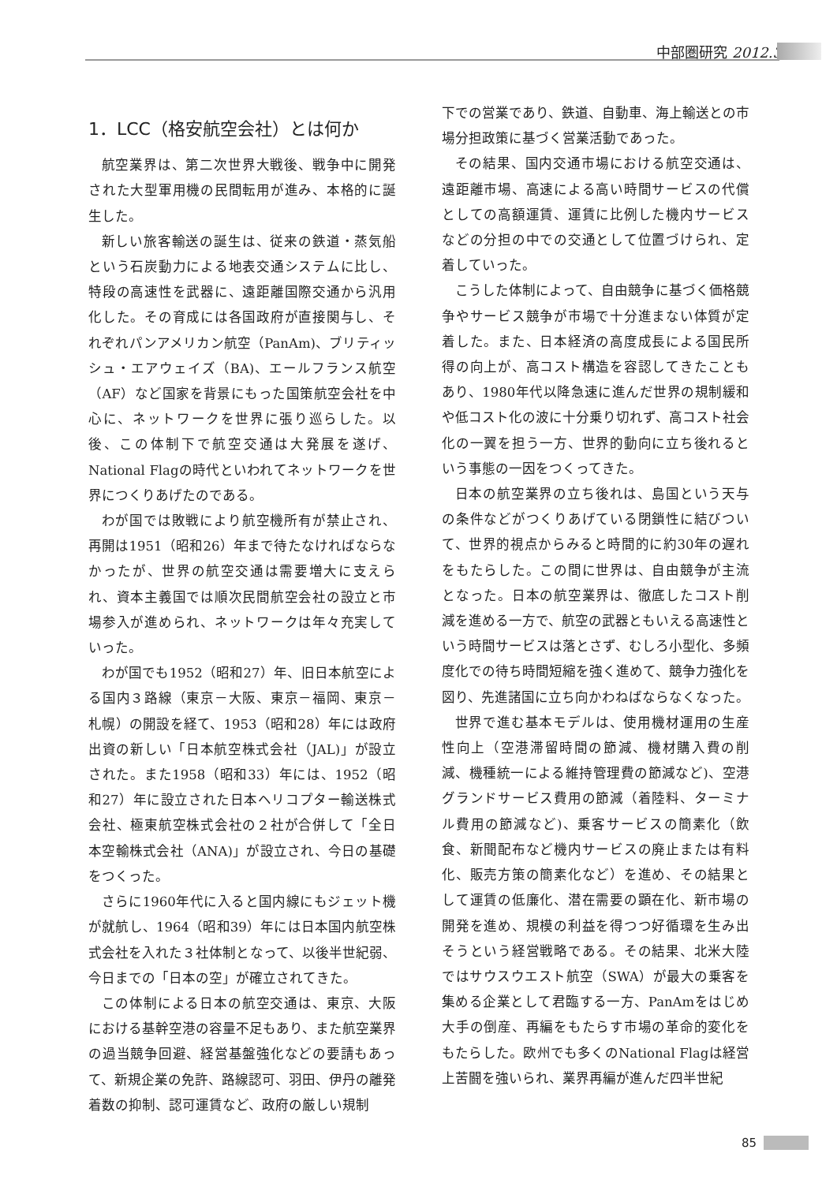中部圏研究 2012.3
1．LCC（格安航空会社）とは何か
航空業界は、第二次世界大戦後、戦争中に開発された大型軍用機の民間転用が進み、本格的に誕生した。
新しい旅客輸送の誕生は、従来の鉄道・蒸気船という石炭動力による地表交通システムに比し、特段の高速性を武器に、遠距離国際交通から汎用化した。その育成には各国政府が直接関与し、それぞれパンアメリカン航空（PanAm)、ブリティッシュ・エアウェイズ（BA)、エールフランス航空（AF）など国家を背景にもった国策航空会社を中心に、ネットワークを世界に張り巡らした。以後、この体制下で航空交通は大発展を遂げ、National Flagの時代といわれてネットワークを世界につくりあげたのである。
わが国では敗戦により航空機所有が禁止され、再開は1951（昭和26）年まで待たなければならなかったが、世界の航空交通は需要増大に支えられ、資本主義国では順次民間航空会社の設立と市場参入が進められ、ネットワークは年々充実していった。
わが国でも1952（昭和27）年、旧日本航空による国内３路線（東京－大阪、東京－福岡、東京－札幌）の開設を経て、1953（昭和28）年には政府出資の新しい「日本航空株式会社（JAL)」が設立された。また1958（昭和33）年には、1952（昭和27）年に設立された日本ヘリコプター輸送株式会社、極東航空株式会社の２社が合併して「全日本空輸株式会社（ANA)」が設立され、今日の基礎をつくった。
さらに1960年代に入ると国内線にもジェット機が就航し、1964（昭和39）年には日本国内航空株式会社を入れた３社体制となって、以後半世紀弱、今日までの「日本の空」が確立されてきた。
この体制による日本の航空交通は、東京、大阪における基幹空港の容量不足もあり、また航空業界の過当競争回避、経営基盤強化などの要請もあって、新規企業の免許、路線認可、羽田、伊丹の離発着数の抑制、認可運賃など、政府の厳しい規制
下での営業であり、鉄道、自動車、海上輸送との市場分担政策に基づく営業活動であった。
その結果、国内交通市場における航空交通は、遠距離市場、高速による高い時間サービスの代償としての高額運賃、運賃に比例した機内サービスなどの分担の中での交通として位置づけられ、定着していった。
こうした体制によって、自由競争に基づく価格競争やサービス競争が市場で十分進まない体質が定着した。また、日本経済の高度成長による国民所得の向上が、高コスト構造を容認してきたこともあり、1980年代以降急速に進んだ世界の規制緩和や低コスト化の波に十分乗り切れず、高コスト社会化の一翼を担う一方、世界的動向に立ち後れるという事態の一因をつくってきた。
日本の航空業界の立ち後れは、島国という天与の条件などがつくりあげている閉鎖性に結びついて、世界的視点からみると時間的に約30年の遅れをもたらした。この間に世界は、自由競争が主流となった。日本の航空業界は、徹底したコスト削減を進める一方で、航空の武器ともいえる高速性という時間サービスは落とさず、むしろ小型化、多頻度化での待ち時間短縮を強く進めて、競争力強化を図り、先進諸国に立ち向かわねばならなくなった。
世界で進む基本モデルは、使用機材運用の生産性向上（空港滞留時間の節減、機材購入費の削減、機種統一による維持管理費の節減など)、空港グランドサービス費用の節減（着陸料、ターミナル費用の節減など)、乗客サービスの簡素化（飲食、新聞配布など機内サービスの廃止または有料化、販売方策の簡素化など）を進め、その結果として運賃の低廉化、潜在需要の顕在化、新市場の開発を進め、規模の利益を得つつ好循環を生み出そうという経営戦略である。その結果、北米大陸ではサウスウエスト航空（SWA）が最大の乗客を集める企業として君臨する一方、PanAmをはじめ大手の倒産、再編をもたらす市場の革命的変化をもたらした。欧州でも多くのNational Flagは経営上苦闘を強いられ、業界再編が進んだ四半世紀
85